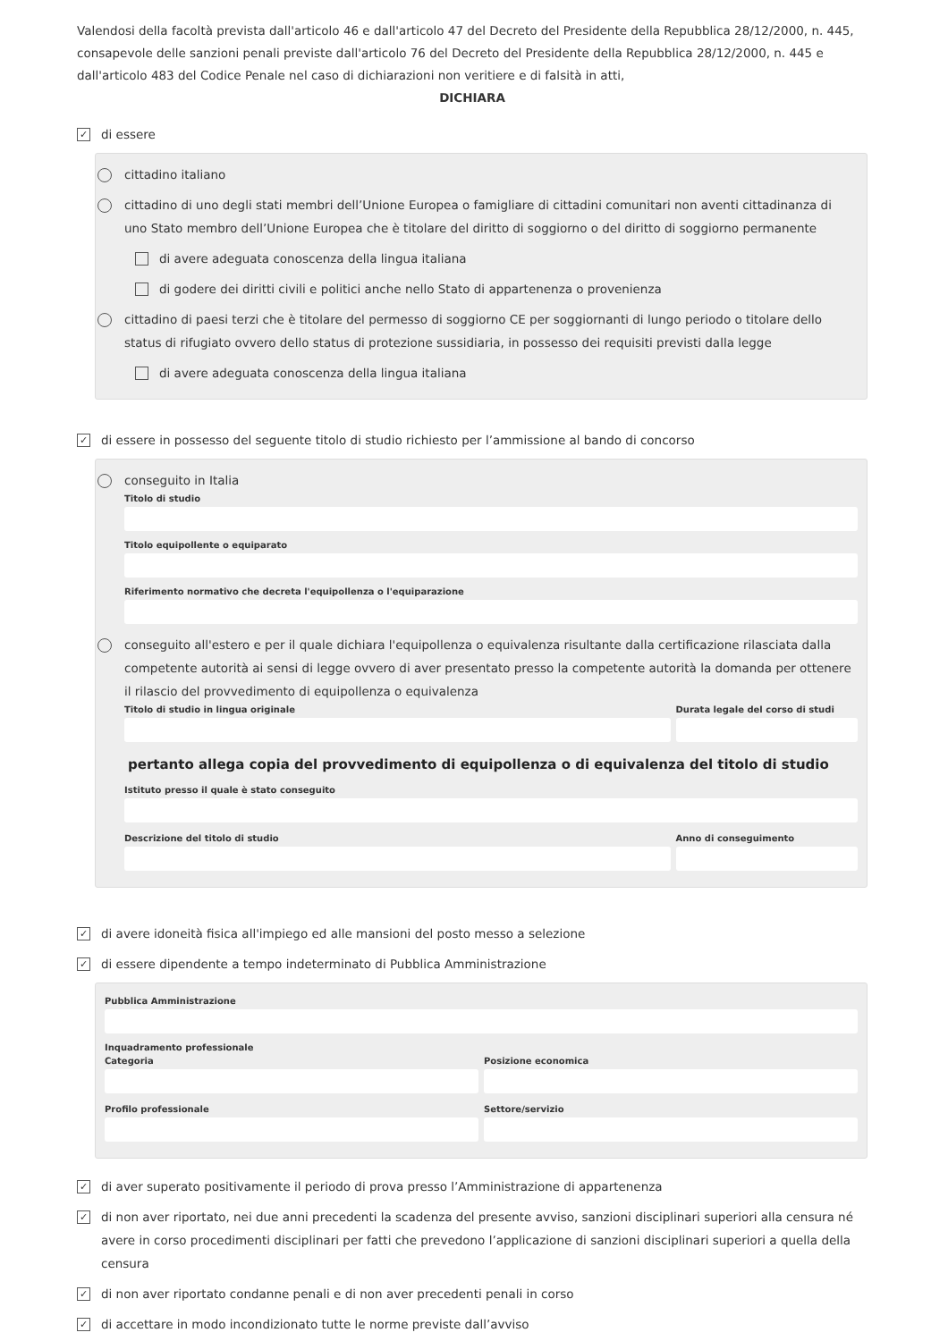Valendosi della facoltà prevista dall'articolo 46 e dall'articolo 47 del Decreto del Presidente della Repubblica 28/12/2000, n. 445, consapevole delle sanzioni penali previste dall'articolo 76 del Decreto del Presidente della Repubblica 28/12/2000, n. 445 e dall'articolo 483 del Codice Penale nel caso di dichiarazioni non veritiere e di falsità in atti,
DICHIARA
✓ di essere
cittadino italiano
cittadino di uno degli stati membri dell’Unione Europea o famigliare di cittadini comunitari non aventi cittadinanza di uno Stato membro dell’Unione Europea che è titolare del diritto di soggiorno o del diritto di soggiorno permanente
di avere adeguata conoscenza della lingua italiana
di godere dei diritti civili e politici anche nello Stato di appartenenza o provenienza
cittadino di paesi terzi che è titolare del permesso di soggiorno CE per soggiornanti di lungo periodo o titolare dello status di rifugiato ovvero dello status di protezione sussidiaria, in possesso dei requisiti previsti dalla legge
di avere adeguata conoscenza della lingua italiana
✓ di essere in possesso del seguente titolo di studio richiesto per l’ammissione al bando di concorso
conseguito in Italia
Titolo di studio
Titolo equipollente o equiparato
Riferimento normativo che decreta l'equipollenza o l'equiparazione
conseguito all'estero e per il quale dichiara l'equipollenza o equivalenza risultante dalla certificazione rilasciata dalla competente autorità ai sensi di legge ovvero di aver presentato presso la competente autorità la domanda per ottenere il rilascio del provvedimento di equipollenza o equivalenza
Titolo di studio in lingua originale
Durata legale del corso di studi
pertanto allega copia del provvedimento di equipollenza o di equivalenza del titolo di studio
Istituto presso il quale è stato conseguito
Descrizione del titolo di studio
Anno di conseguimento
✓ di avere idoneità fisica all'impiego ed alle mansioni del posto messo a selezione
✓ di essere dipendente a tempo indeterminato di Pubblica Amministrazione
Pubblica Amministrazione
Inquadramento professionale
Categoria Posizione economica
Profilo professionale Settore/servizio
✓ di aver superato positivamente il periodo di prova presso l’Amministrazione di appartenenza
✓ di non aver riportato, nei due anni precedenti la scadenza del presente avviso, sanzioni disciplinari superiori alla censura né avere in corso procedimenti disciplinari per fatti che prevedono l’applicazione di sanzioni disciplinari superiori a quella della censura
✓ di non aver riportato condanne penali e di non aver precedenti penali in corso
✓ di accettare in modo incondizionato tutte le norme previste dall’avviso